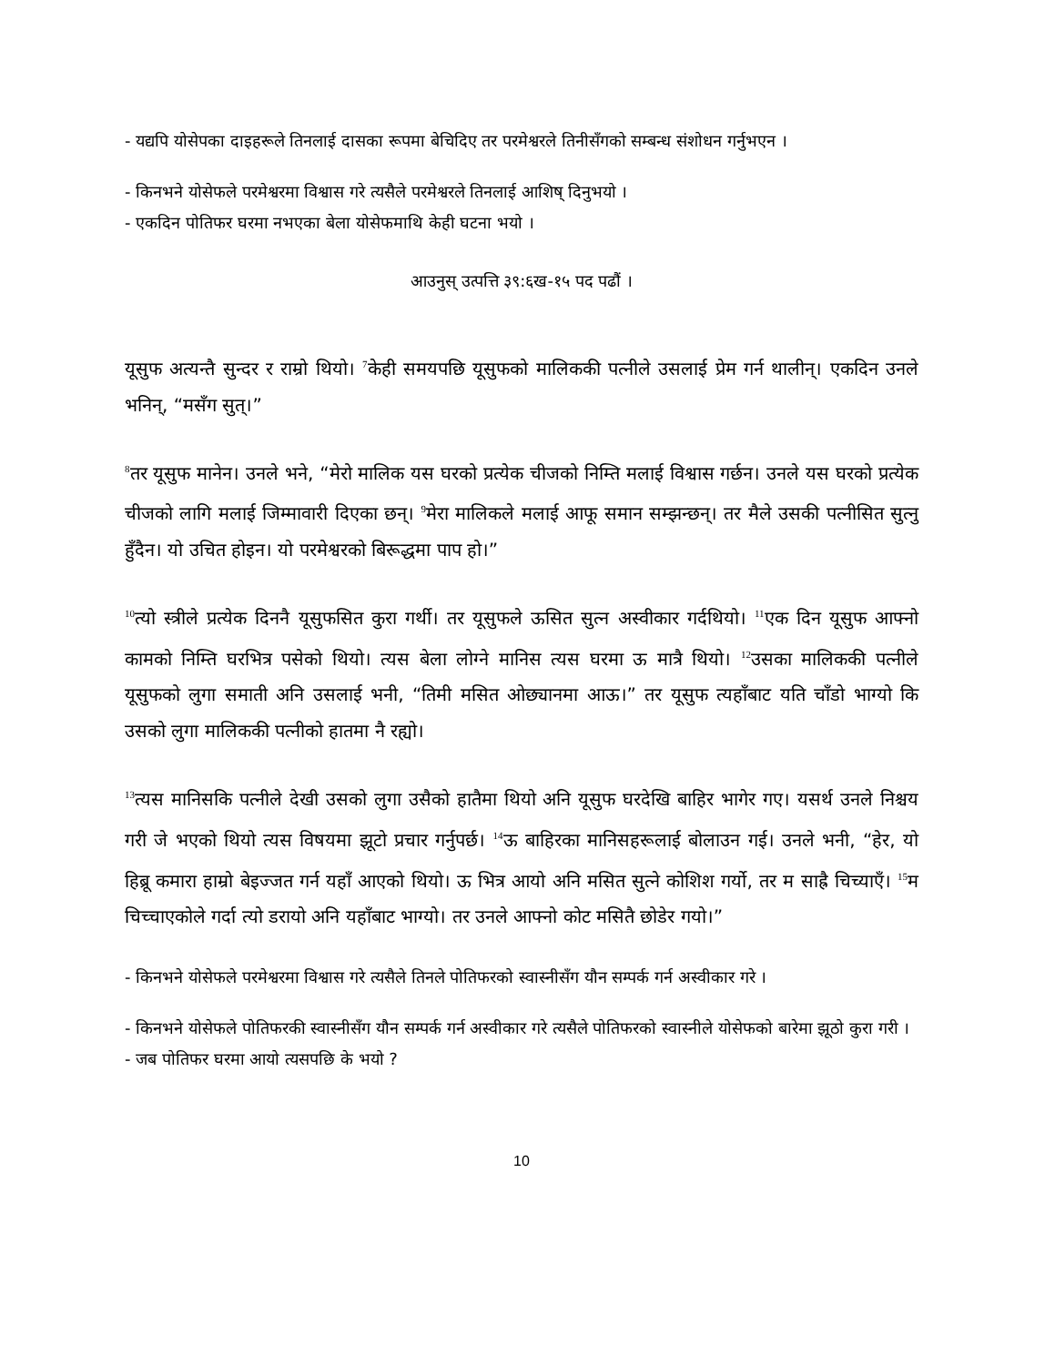- यद्यपि योसेपका दाइहरूले तिनलाई दासका रूपमा बेचिदिए तर परमेश्वरले तिनीसँगको सम्बन्ध संशोधन गर्नुभएन ।
- किनभने योसेफले परमेश्वरमा विश्वास गरे त्यसैले परमेश्वरले तिनलाई आशिष् दिनुभयो ।
- एकदिन पोतिफर घरमा नभएका बेला योसेफमाथि केही घटना भयो ।
आउनुस् उत्पत्ति ३९:६ख-१५ पद पढौं ।
यूसुफ अत्यन्तै सुन्दर र राम्रो थियो। <sup>7</sup>केही समयपछि यूसुफको मालिककी पत्नीले उसलाई प्रेम गर्न थालीन्। एकदिन उनले भनिन्, “मसँग सुत्।”
<sup>8</sup> तर यूसुफ मानेन। उनले भने, “मेरो मालिक यस घरको प्रत्येक चीजको निम्ति मलाई विश्वास गर्छन। उनले यस घरको प्रत्येक चीजको लागि मलाई जिम्मावारी दिएका छन्। <sup>9</sup>मेरा मालिकले मलाई आफू समान सम्झन्छन्। तर मैले उसकी पत्नीसित सुत्नु हुँदैन। यो उचित होइन। यो परमेश्वरको बिरूद्धमा पाप हो।”
<sup>10</sup> त्यो स्त्रीले प्रत्येक दिननै यूसुफसित कुरा गर्थी। तर यूसुफले ऊसित सुत्न अस्वीकार गर्दथियो। <sup>11</sup>एक दिन यूसुफ आफ्नो कामको निम्ति घरभित्र पसेको थियो। त्यस बेला लोग्ने मानिस त्यस घरमा ऊ मात्रै थियो। <sup>12</sup>उसका मालिककी पत्नीले यूसुफको लुगा समाती अनि उसलाई भनी, “तिमी मसित ओछ्यानमा आऊ।” तर यूसुफ त्यहाँबाट यति चाँडो भाग्यो कि उसको लुगा मालिककी पत्नीको हातमा नै रह्यो।
<sup>13</sup> त्यस मानिसकि पत्नीले देखी उसको लुगा उसैको हातैमा थियो अनि यूसुफ घरदेखि बाहिर भागेर गए। यसर्थ उनले निश्चय गरी जे भएको थियो त्यस विषयमा झूटो प्रचार गर्नुपर्छ। <sup>14</sup>ऊ बाहिरका मानिसहरूलाई बोलाउन गई। उनले भनी, “हेर, यो हिब्रू कमारा हाम्रो बेइज्जत गर्न यहाँ आएको थियो। ऊ भित्र आयो अनि मसित सुत्ने कोशिश गर्यो, तर म साह्रै चिच्याएँ। <sup>15</sup>म चिच्चाएकोले गर्दा त्यो डरायो अनि यहाँबाट भाग्यो। तर उनले आफ्नो कोट मसितै छोडेर गयो।”
- किनभने योसेफले परमेश्वरमा विश्वास गरे त्यसैले तिनले पोतिफरको स्वास्नीसँग यौन सम्पर्क गर्न अस्वीकार गरे ।
- किनभने योसेफले पोतिफरकी स्वास्नीसँग यौन सम्पर्क गर्न अस्वीकार गरे त्यसैले पोतिफरको स्वास्नीले योसेफको बारेमा झूठो कुरा गरी ।
- जब पोतिफर घरमा आयो त्यसपछि के भयो ?
10